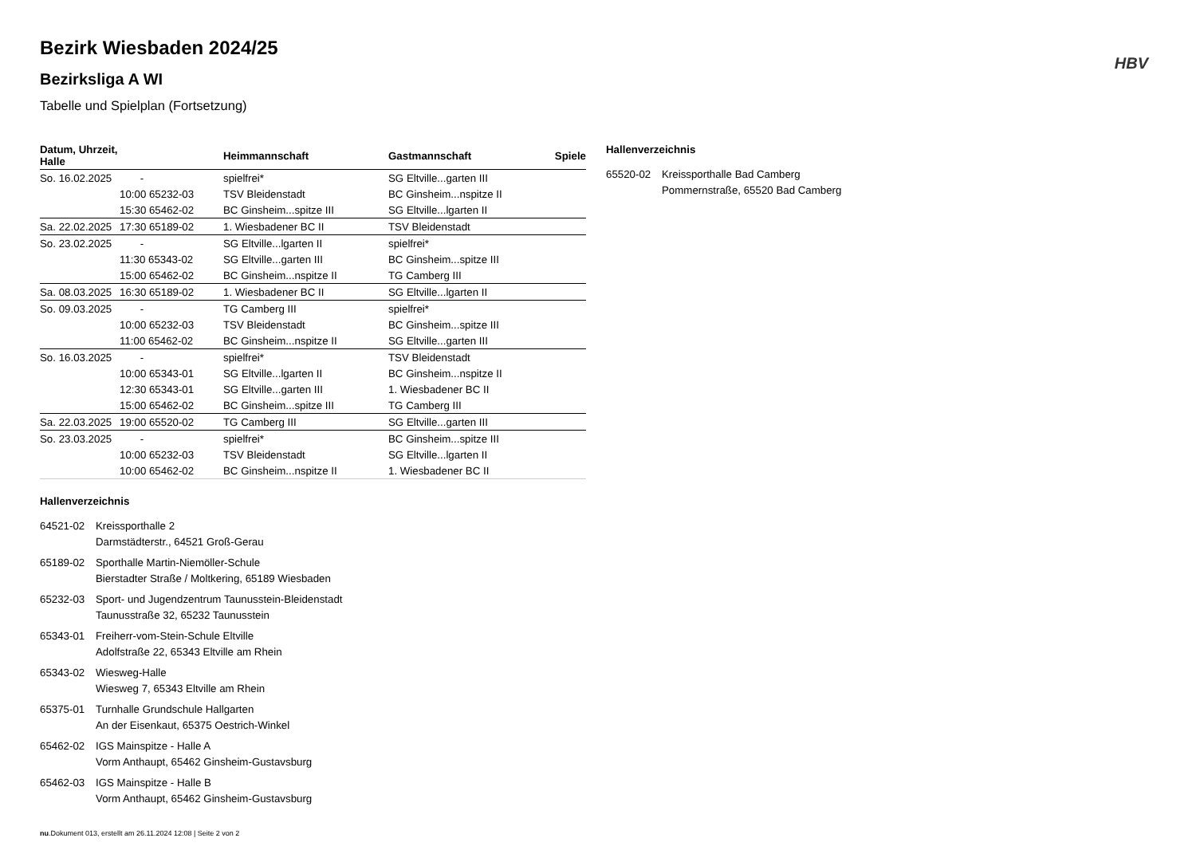HBV
Bezirk Wiesbaden 2024/25
Bezirksliga A WI
Tabelle und Spielplan (Fortsetzung)
| Datum, Uhrzeit, Halle | | Heimmannschaft | Gastmannschaft | Spiele |
| --- | --- | --- | --- | --- |
| So. 16.02.2025 | - | spielfrei* | SG Eltville...garten III | |
| | 10:00 65232-03 | TSV Bleidenstadt | BC Ginsheim...nspitze II | |
| | 15:30 65462-02 | BC Ginsheim...spitze III | SG Eltville...lgarten II | |
| Sa. 22.02.2025 | 17:30 65189-02 | 1. Wiesbadener BC II | TSV Bleidenstadt | |
| So. 23.02.2025 | - | SG Eltville...lgarten II | spielfrei* | |
| | 11:30 65343-02 | SG Eltville...garten III | BC Ginsheim...spitze III | |
| | 15:00 65462-02 | BC Ginsheim...nspitze II | TG Camberg III | |
| Sa. 08.03.2025 | 16:30 65189-02 | 1. Wiesbadener BC II | SG Eltville...lgarten II | |
| So. 09.03.2025 | - | TG Camberg III | spielfrei* | |
| | 10:00 65232-03 | TSV Bleidenstadt | BC Ginsheim...spitze III | |
| | 11:00 65462-02 | BC Ginsheim...nspitze II | SG Eltville...garten III | |
| So. 16.03.2025 | - | spielfrei* | TSV Bleidenstadt | |
| | 10:00 65343-01 | SG Eltville...lgarten II | BC Ginsheim...nspitze II | |
| | 12:30 65343-01 | SG Eltville...garten III | 1. Wiesbadener BC II | |
| | 15:00 65462-02 | BC Ginsheim...spitze III | TG Camberg III | |
| Sa. 22.03.2025 | 19:00 65520-02 | TG Camberg III | SG Eltville...garten III | |
| So. 23.03.2025 | - | spielfrei* | BC Ginsheim...spitze III | |
| | 10:00 65232-03 | TSV Bleidenstadt | SG Eltville...lgarten II | |
| | 10:00 65462-02 | BC Ginsheim...nspitze II | 1. Wiesbadener BC II | |
Hallenverzeichnis
64521-02 Kreissporthalle 2
Darmstädterstr., 64521 Groß-Gerau
65189-02 Sporthalle Martin-Niemöller-Schule
Bierstadter Straße / Moltkering, 65189 Wiesbaden
65232-03 Sport- und Jugendzentrum Taunusstein-Bleidenstadt
Taunusstraße 32, 65232 Taunusstein
65343-01 Freiherr-vom-Stein-Schule Eltville
Adolfstraße 22, 65343 Eltville am Rhein
65343-02 Wiesweg-Halle
Wiesweg 7, 65343 Eltville am Rhein
65375-01 Turnhalle Grundschule Hallgarten
An der Eisenkaut, 65375 Oestrich-Winkel
65462-02 IGS Mainspitze - Halle A
Vorm Anthaupt, 65462 Ginsheim-Gustavsburg
65462-03 IGS Mainspitze - Halle B
Vorm Anthaupt, 65462 Ginsheim-Gustavsburg
nu.Dokument 013, erstellt am 26.11.2024 12:08 | Seite 2 von 2
Hallenverzeichnis
65520-02 Kreissporthalle Bad Camberg
Pommernstraße, 65520 Bad Camberg